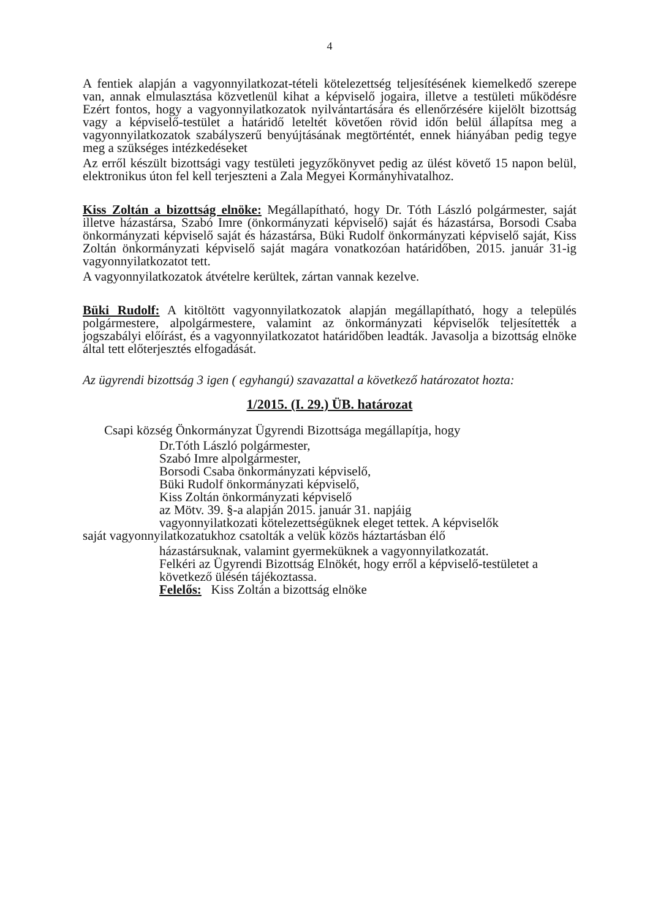4
A fentiek alapján a vagyonnyilatkozat-tételi kötelezettség teljesítésének kiemelkedő szerepe van, annak elmulasztása közvetlenül kihat a képviselő jogaira, illetve a testületi működésre Ezért fontos, hogy a vagyonnyilatkozatok nyilvántartására és ellenőrzésére kijelölt bizottság vagy a képviselő-testület a határidő leteltét követően rövid időn belül állapítsa meg a vagyonnyilatkozatok szabályszerű benyújtásának megtörténtét, ennek hiányában pedig tegye meg a szükséges intézkedéseket
Az erről készült bizottsági vagy testületi jegyzőkönyvet pedig az ülést követő 15 napon belül, elektronikus úton fel kell terjeszteni a Zala Megyei Kormányhivatalhoz.
Kiss Zoltán a bizottság elnöke: Megállapítható, hogy Dr. Tóth László polgármester, saját illetve házastársa, Szabó Imre (önkormányzati képviselő) saját és házastársa, Borsodi Csaba önkormányzati képviselő saját és házastársa, Büki Rudolf önkormányzati képviselő saját, Kiss Zoltán önkormányzati képviselő saját magára vonatkozóan határidőben, 2015. január 31-ig vagyonnyilatkozatot tett.
A vagyonnyilatkozatok átvételre kerültek, zártan vannak kezelve.
Büki Rudolf: A kitöltött vagyonnyilatkozatok alapján megállapítható, hogy a település polgármestere, alpolgármestere, valamint az önkormányzati képviselők teljesítették a jogszabályi előírást, és a vagyonnyilatkozatot határidőben leadták. Javasolja a bizottság elnöke által tett előterjesztés elfogadását.
Az ügyrendi bizottság 3 igen ( egyhangú) szavazattal a következő határozatot hozta:
1/2015. (I. 29.) ÜB. határozat
Csapi község Önkormányzat Ügyrendi Bizottsága megállapítja, hogy
Dr.Tóth László polgármester,
Szabó Imre alpolgármester,
Borsodi Csaba önkormányzati képviselő,
Büki Rudolf önkormányzati képviselő,
Kiss Zoltán önkormányzati képviselő
az Mötv. 39. §-a alapján 2015. január 31. napjáig
vagyonnyilatkozati kötelezettségüknek eleget tettek. A képviselők
saját vagyonnyilatkozatukhoz csatolták a velük közös háztartásban élő
házastársuknak, valamint gyermeküknek a vagyonnyilatkozatát.
Felkéri az Ügyrendi Bizottság Elnökét, hogy erről a képviselő-testületet a következő ülésén tájékoztassa.
Felelős: Kiss Zoltán a bizottság elnöke